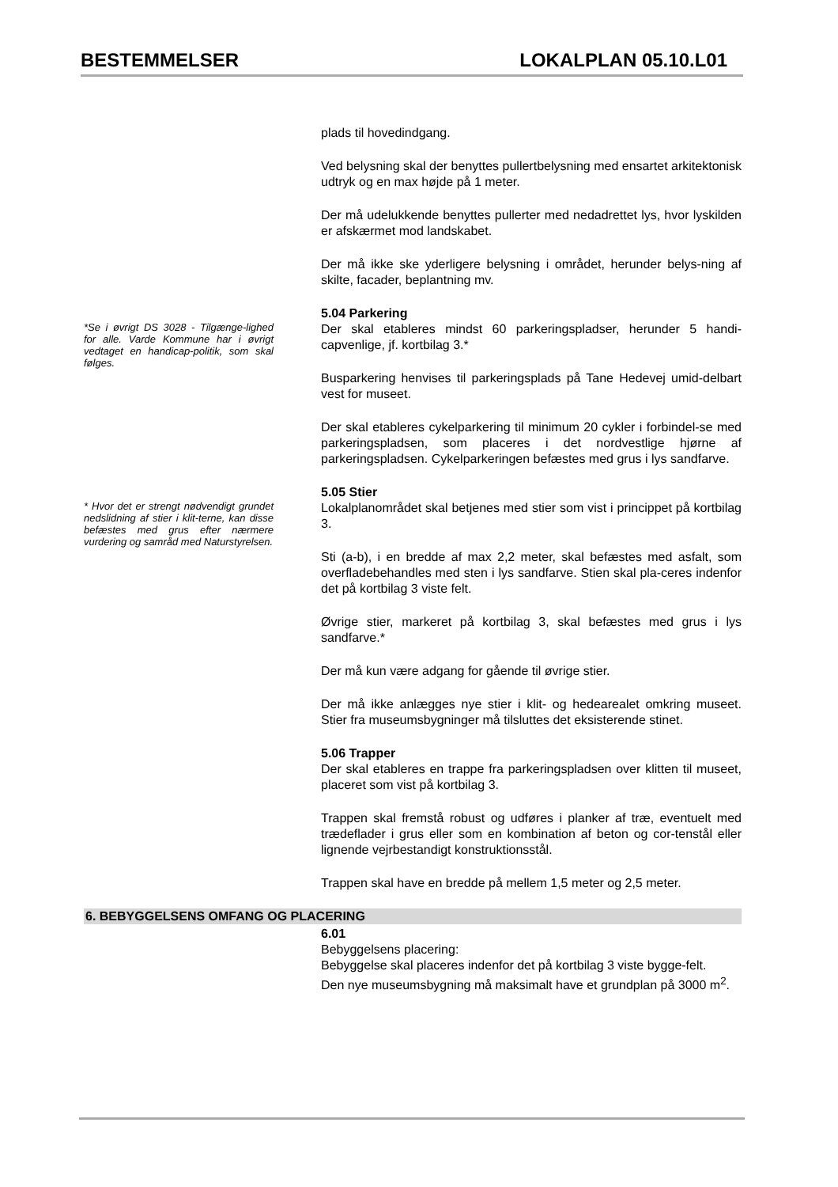BESTEMMELSER LOKALPLAN 05.10.L01
plads til hovedindgang.
Ved belysning skal der benyttes pullertbelysning med ensartet arkitektonisk udtryk og en max højde på 1 meter.
Der må udelukkende benyttes pullerter med nedadrettet lys, hvor lyskilden er afskærmet mod landskabet.
Der må ikke ske yderligere belysning i området, herunder belys-ning af skilte, facader, beplantning mv.
*Se i øvrigt DS 3028 - Tilgænge-lighed for alle. Varde Kommune har i øvrigt vedtaget en handicap-politik, som skal følges.
5.04 Parkering
Der skal etableres mindst 60 parkeringspladser, herunder 5 handi-capvenlige, jf. kortbilag 3.*
Busparkering henvises til parkeringsplads på Tane Hedevej umid-delbart vest for museet.
Der skal etableres cykelparkering til minimum 20 cykler i forbindel-se med parkeringspladsen, som placeres i det nordvestlige hjørne af parkeringspladsen. Cykelparkeringen befæstes med grus i lys sandfarve.
* Hvor det er strengt nødvendigt grundet nedslidning af stier i klit-terne, kan disse befæstes med grus efter nærmere vurdering og samråd med Naturstyrelsen.
5.05 Stier
Lokalplanområdet skal betjenes med stier som vist i princippet på kortbilag 3.
Sti (a-b), i en bredde af max 2,2 meter, skal befæstes med asfalt, som overfladebehandles med sten i lys sandfarve. Stien skal pla-ceres indenfor det på kortbilag 3 viste felt.
Øvrige stier, markeret på kortbilag 3, skal befæstes med grus i lys sandfarve.*
Der må kun være adgang for gående til øvrige stier.
Der må ikke anlægges nye stier i klit- og hedearealet omkring museet. Stier fra museumsbygninger må tilsluttes det eksisterende stinet.
5.06 Trapper
Der skal etableres en trappe fra parkeringspladsen over klitten til museet, placeret som vist på kortbilag 3.
Trappen skal fremstå robust og udføres i planker af træ, eventuelt med trædeflader i grus eller som en kombination af beton og cor-tenstål eller lignende vejrbestandigt konstruktionsstål.
Trappen skal have en bredde på mellem 1,5 meter og 2,5 meter.
6. BEBYGGELSENS OMFANG OG PLACERING
6.01
Bebyggelsens placering:
Bebyggelse skal placeres indenfor det på kortbilag 3 viste bygge-felt.
Den nye museumsbygning må maksimalt have et grundplan på 3000 m<sup>2</sup>.